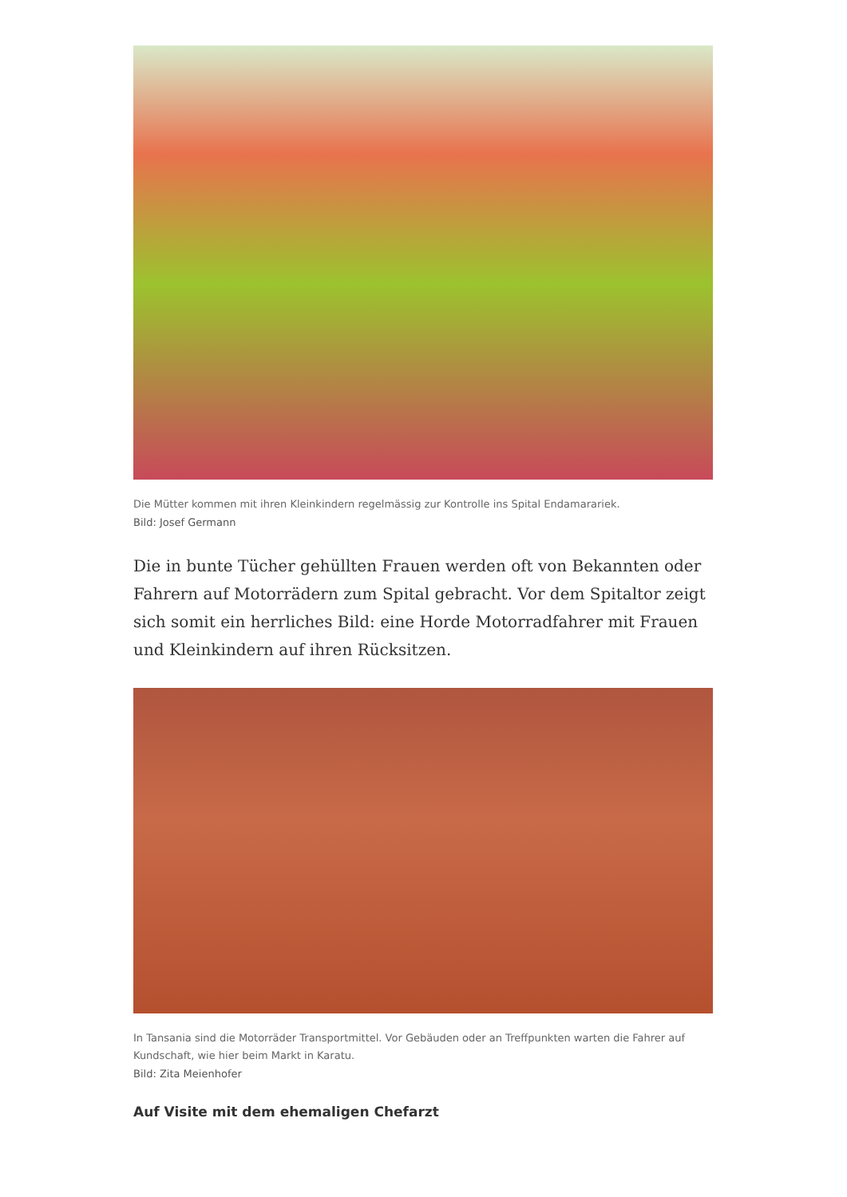Die Mütter kommen mit ihren Kleinkindern regelmässig zur Kontrolle ins Spital Endamarariek.
Bild: Josef Germann
Die in bunte Tücher gehüllten Frauen werden oft von Bekannten oder Fahrern auf Motorrädern zum Spital gebracht. Vor dem Spitaltor zeigt sich somit ein herrliches Bild: eine Horde Motorradfahrer mit Frauen und Kleinkindern auf ihren Rücksitzen.
In Tansania sind die Motorräder Transportmittel. Vor Gebäuden oder an Treffpunkten warten die Fahrer auf Kundschaft, wie hier beim Markt in Karatu.
Bild: Zita Meienhofer
Auf Visite mit dem ehemaligen Chefarzt